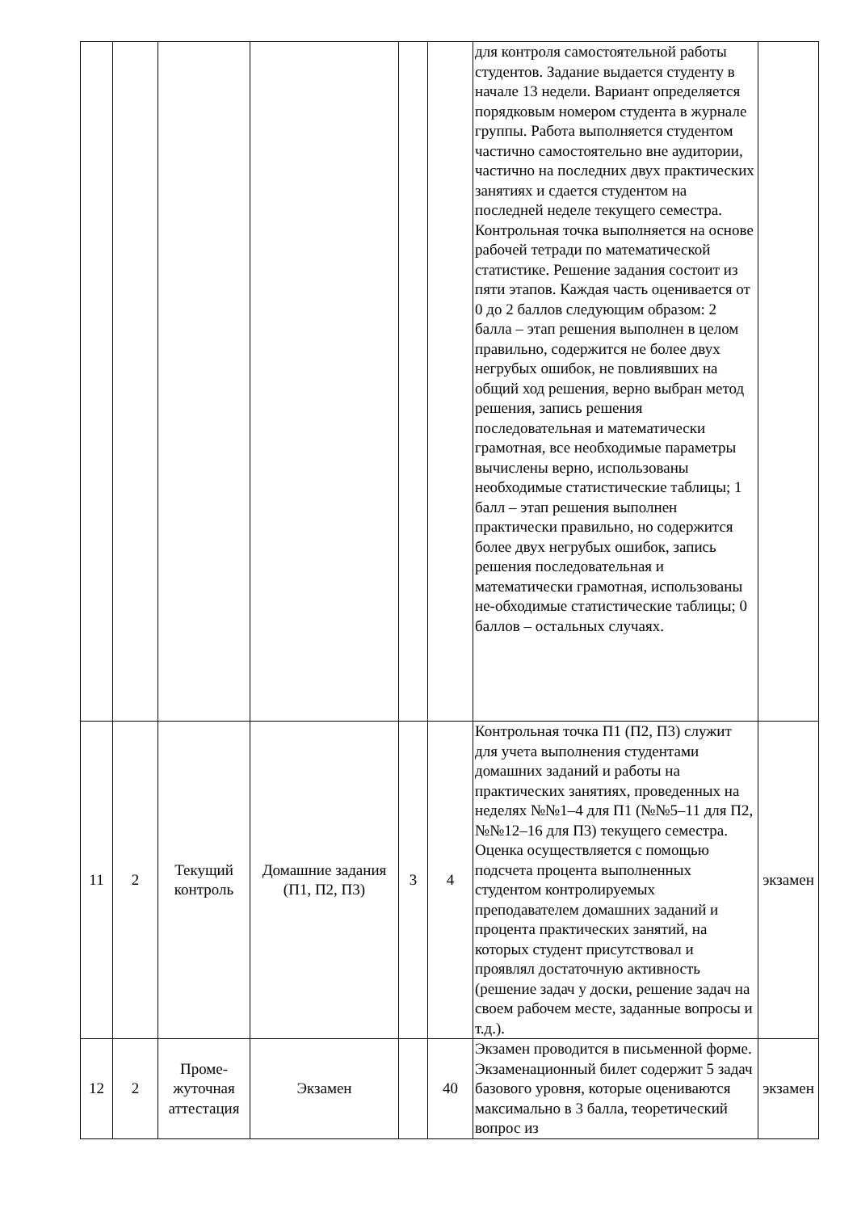| | | | | | | для контроля самостоятельной работы студентов. Задание выдается студенту в начале 13 недели. Вариант определяется порядковым номером студента в журнале группы. Работа выполняется студентом частично самостоятельно вне аудитории, частично на последних двух практических занятиях и сдается студентом на последней неделе текущего семестра. Контрольная точка выполняется на основе рабочей тетради по математической статистике. Решение задания состоит из пяти этапов. Каждая часть оценивается от 0 до 2 баллов следующим образом: 2 балла – этап решения выполнен в целом правильно, содержится не более двух негрубых ошибок, не повлиявших на общий ход решения, верно выбран метод решения, запись решения последовательная и математически грамотная, все необходимые параметры вычислены верно, использованы необходимые статистические таблицы; 1 балл – этап решения выполнен практически правильно, но содержится более двух негрубых ошибок, запись решения последовательная и математически грамотная, использованы не-обходимые статистические таблицы; 0 баллов – остальных случаях. | |
| 11 | 2 | Текущий контроль | Домашние задания (П1, П2, П3) | 3 | 4 | Контрольная точка П1 (П2, П3) служит для учета выполнения студентами домашних заданий и работы на практических занятиях, проведенных на неделях №№1–4 для П1 (№№5–11 для П2, №№12–16 для П3) текущего семестра. Оценка осуществляется с помощью подсчета процента выполненных студентом контролируемых преподавателем домашних заданий и процента практических занятий, на которых студент присутствовал и проявлял достаточную активность (решение задач у доски, решение задач на своем рабочем месте, заданные вопросы и т.д.). | экзамен |
| 12 | 2 | Проме-жуточная аттестация | Экзамен | | 40 | Экзамен проводится в письменной форме. Экзаменационный билет содержит 5 задач базового уровня, которые оцениваются максимально в 3 балла, теоретический вопрос из | экзамен |